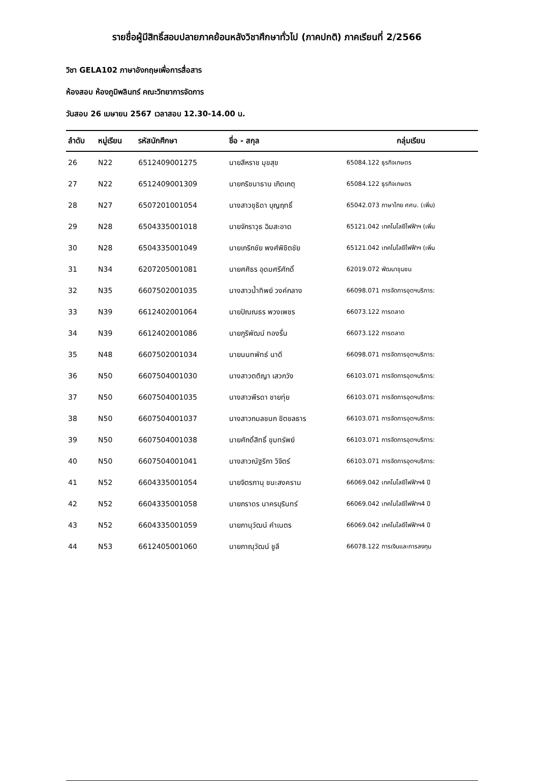รายชื่อผู้มีสิทธิ์สอบปลายภาคย้อนหลังวิชาศึกษาทั่วไป (ภาคปกติ) ภาคเรียนที่ 2/2566
วิชา GELA102 ภาษาอังกฤษเพื่อการสื่อสาร
ห้องสอบ ห้องภูมิพลินทร์ คณะวิทยาการจัดการ
วันสอบ 26 เมษายน 2567 เวลาสอบ 12.30-14.00 น.
| ลำดับ | หมู่เรียน | รหัสนักศึกษา | ชื่อ - สกุล | กลุ่มเรียน |
| --- | --- | --- | --- | --- |
| 26 | N22 | 6512409001275 | นายสีหราช มุขสุข | 65084.122 ธุรกิจเกษตร |
| 27 | N22 | 6512409001309 | นายกริชนาธาน เกิดเกตุ | 65084.122 ธุรกิจเกษตร |
| 28 | N27 | 6507201001054 | นางสาวชุธิดา บุญฤทธิ์ | 65042.073 ภาษาไทย ศศบ. (เพิ่ม) |
| 29 | N28 | 6504335001018 | นายจักราวุธ ฉิมสะอาด | 65121.042 เทคโนโลยีไฟฟ้าฯ (เพิ่ม |
| 30 | N28 | 6504335001049 | นายเกริกชัย พงศ์พิชิตชัย | 65121.042 เทคโนโลยีไฟฟ้าฯ (เพิ่ม |
| 31 | N34 | 6207205001081 | นายศศิธร อุดมศรีศักดิ์ | 62019.072 พัฒนาชุมชน |
| 32 | N35 | 6607502001035 | นางสาวน้ำทิพย์ วงค์กลาง | 66098.071 การจัดการอุตฯบริการ: |
| 33 | N39 | 6612402001064 | นายปัณณธร พวงเพชร | 66073.122 การตลาด |
| 34 | N39 | 6612402001086 | นายภูริพัฒน์ ทองรื่น | 66073.122 การตลาด |
| 35 | N48 | 6607502001034 | นายนนทพัทธ์ นาดี | 66098.071 การจัดการอุตฯบริการ: |
| 36 | N50 | 6607504001030 | นางสาวตติญา เสวกวัง | 66103.071 การจัดการอุตฯบริการ: |
| 37 | N50 | 6607504001035 | นางสาวพีรดา ชายทุ่ย | 66103.071 การจัดการอุตฯบริการ: |
| 38 | N50 | 6607504001037 | นางสาวกมลชนก ชิตชลธาร | 66103.071 การจัดการอุตฯบริการ: |
| 39 | N50 | 6607504001038 | นายศักดิ์สิทธิ์ ขุมทรัพย์ | 66103.071 การจัดการอุตฯบริการ: |
| 40 | N50 | 6607504001041 | นางสาวณัฐริกา วิจิตร์ | 66103.071 การจัดการอุตฯบริการ: |
| 41 | N52 | 6604335001054 | นายจิตรภานุ ชนะสงคราม | 66069.042 เทคโนโลยีไฟฟ้าฯ4 ปี |
| 42 | N52 | 6604335001058 | นายภราดร นาครบุรินทร์ | 66069.042 เทคโนโลยีไฟฟ้าฯ4 ปี |
| 43 | N52 | 6604335001059 | นายภานุวัฒน์ คำเนตร | 66069.042 เทคโนโลยีไฟฟ้าฯ4 ปี |
| 44 | N53 | 6612405001060 | นายภาณุวัฒน์ ชูลี | 66078.122 การเงินและการลงทุน |